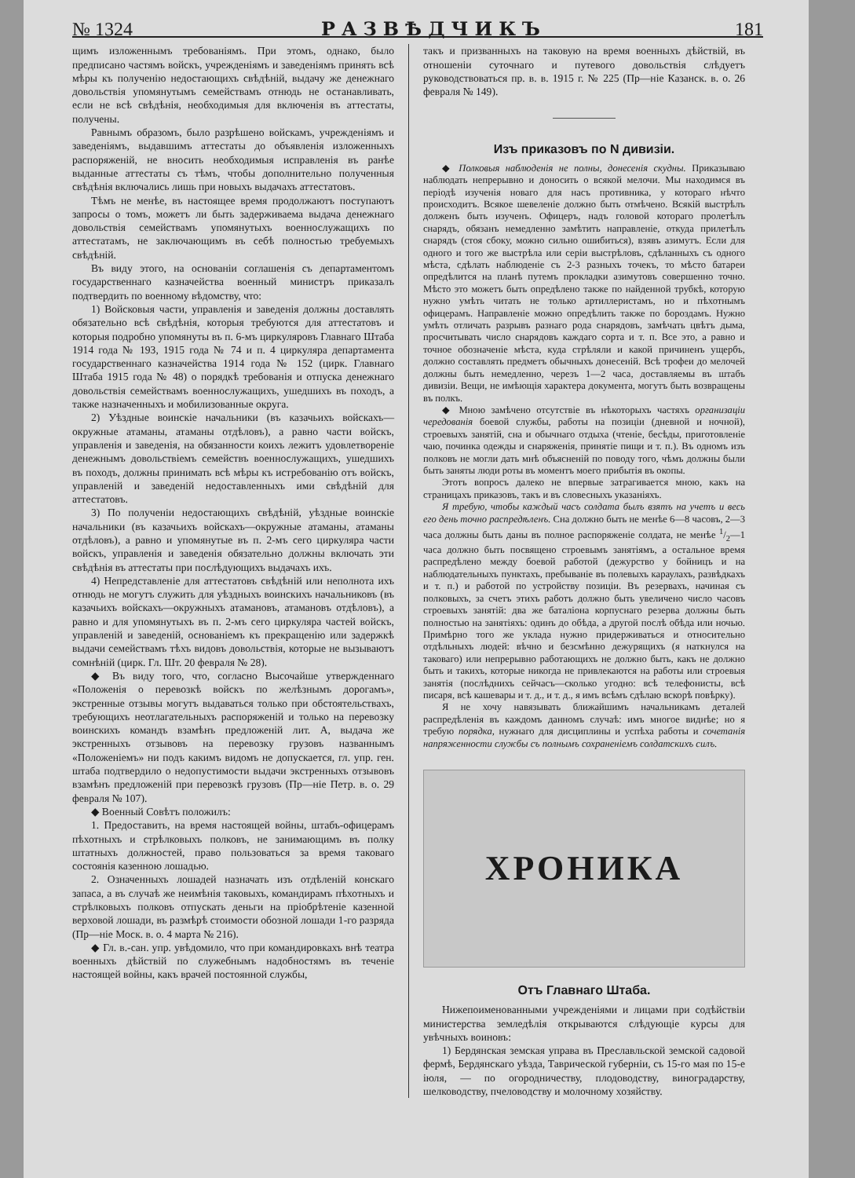№ 1324 РАЗВѢДЧИКЪ 181
щимъ изложеннымъ требованiямъ. При этомъ, однако, было предписано частямъ войскъ, учрежденiямъ и заведенiямъ принять всѣ мѣры къ полученiю недостающихъ свѣдѣнiй, выдачу же денежнаго довольствiя упомянутымъ семействамъ отнюдь не останавливать, если не всѣ свѣдѣнiя, необходимыя для включенiя въ аттестаты, получены.
Равнымъ образомъ, было разрѣшено войскамъ, учрежденiямъ и заведенiямъ, выдавшимъ аттестаты до объявленiя изложенныхъ распоряженiй, не вносить необходимыя исправленiя въ ранѣе выданные аттестаты съ тѣмъ, чтобы дополнительно полученныя свѣдѣнiя включались лишь при новыхъ выдачахъ аттестатовъ.
Тѣмъ не менѣе, въ настоящее время продолжаютъ поступаютъ запросы о томъ, можетъ ли быть задерживаема выдача денежнаго довольствiя семействамъ упомянутыхъ военнослужащихъ по аттестатамъ, не заключающимъ въ себѣ полностью требуемыхъ свѣдѣнiй.
Въ виду этого, на основанiи соглашенiя съ департаментомъ государственнаго казначейства военный министръ приказалъ подтвердить по военному вѣдомству, что:
1) Войсковыя части, управленiя и заведенiя должны доставлять обязательно всѣ свѣдѣнiя, которыя требуются для аттестатовъ и которыя подробно упомянуты въ п. 6-мъ циркуляровъ Главнаго Штаба 1914 года № 193, 1915 года № 74 и п. 4 циркуляра департамента государственнаго казначейства 1914 года № 152 (цирк. Главнаго Штаба 1915 года № 48) о порядкѣ требованiя и отпуска денежнаго довольствiя семействамъ военнослужащихъ, ушедшихъ въ походъ, а также назначенныхъ и мобилизованные округа.
2) Уѣздные воинскiе начальники (въ казачьихъ войскахъ—окружные атаманы, атаманы отдѣловъ), а равно части войскъ, управленiя и заведенiя, на обязанности коихъ лежитъ удовлетворенiе денежнымъ довольствiемъ семействъ военнослужащихъ, ушедшихъ въ походъ, должны принимать всѣ мѣры къ истребованiю отъ войскъ, управленiй и заведенiй недоставленныхъ ими свѣдѣнiй для аттестатовъ.
3) По полученiи недостающихъ свѣдѣнiй, уѣздные воинскiе начальники (въ казачьихъ войскахъ—окружные атаманы, атаманы отдѣловъ), а равно и упомянутые въ п. 2-мъ сего циркуляра части войскъ, управленiя и заведенiя обязательно должны включать эти свѣдѣнiя въ аттестаты при послѣдующихъ выдачахъ ихъ.
4) Непредставленiе для аттестатовъ свѣдѣнiй или неполнота ихъ отнюдь не могутъ служить для уѣздныхъ воинскихъ начальниковъ (въ казачьихъ войскахъ—окружныхъ атамановъ, атамановъ отдѣловъ), а равно и для упомянутыхъ въ п. 2-мъ сего циркуляра частей войскъ, управленiй и заведенiй, основанiемъ къ прекращенiю или задержкѣ выдачи семействамъ тѣхъ видовъ довольствiя, которые не вызываютъ сомнѣнiй (цирк. Гл. Шт. 20 февраля № 28).
◆ Въ виду того, что, согласно Высочайше утвержденнаго «Положенiя о перевозкѣ войскъ по желѣзнымъ дорогамъ», экстренные отзывы могутъ выдаваться только при обстоятельствахъ, требующихъ неотлагательныхъ распоряженiй и только на перевозку воинскихъ командъ взамѣнъ предложенiй лит. А, выдача же экстренныхъ отзывовъ на перевозку грузовъ названнымъ «Положенiемъ» ни подъ какимъ видомъ не допускается, гл. упр. ген. штаба подтвердило о недопустимости выдачи экстренныхъ отзывовъ взамѣнъ предложенiй при перевозкѣ грузовъ (Пр—нiе Петр. в. о. 29 февраля № 107).
◆ Военный Совѣтъ положилъ:
1. Предоставить, на время настоящей войны, штабъ-офицерамъ пѣхотныхъ и стрѣлковыхъ полковъ, не занимающимъ въ полку штатныхъ должностей, право пользоваться за время таковаго состоянiя казенною лошадью.
2. Означенныхъ лошадей назначать изъ отдѣленiй конскаго запаса, а въ случаѣ же неимѣнiя таковыхъ, командирамъ пѣхотныхъ и стрѣлковыхъ полковъ отпускать деньги на прiобрѣтенiе казенной верховой лошади, въ размѣрѣ стоимости обозной лошади 1-го разряда (Пр—нiе Моск. в. о. 4 марта № 216).
◆ Гл. в.-сан. упр. увѣдомило, что при командировкахъ внѣ театра военныхъ дѣйствiй по служебнымъ надобностямъ въ теченiе настоящей войны, какъ врачей постоянной службы,
такъ и призванныхъ на таковую на время военныхъ дѣйствiй, въ отношенiи суточнаго и путевого довольствiя слѣдуетъ руководствоваться пр. в. в. 1915 г. № 225 (Пр—нiе Казанск. в. о. 26 февраля № 149).
Изъ приказовъ по N дивизiи.
◆ Полковыя наблюденiя не полны, донесенiя скудны. Приказываю наблюдать непрерывно и доносить о всякой мелочи. Мы находимся въ перiодѣ изученiя новаго для насъ противника, у котораго нѣчто происходитъ. Всякое шевеленiе должно быть отмѣчено. Всякiй выстрѣлъ долженъ быть изученъ. Офицеръ, надъ головой котораго пролетѣлъ снарядъ, обязанъ немедленно замѣтить направленiе, откуда прилетѣлъ снарядъ (стоя сбоку, можно сильно ошибиться), взявъ азимутъ. Если для одного и того же выстрѣла или серiи выстрѣловъ, сдѣланныхъ съ одного мѣста, сдѣлать наблюденiе съ 2-3 разныхъ точекъ, то мѣсто батареи опредѣлится на планѣ путемъ прокладки азимутовъ совершенно точно. Мѣсто это можетъ быть опредѣлено также по найденной трубкѣ, которую нужно умѣть читать не только артиллеристамъ, но и пѣхотнымъ офицерамъ. Направленiе можно опредѣлить также по бороздамъ. Нужно умѣть отличать разрывъ разнаго рода снарядовъ, замѣчать цвѣтъ дыма, просчитывать число снарядовъ каждаго сорта и т. п. Все это, а равно и точное обозначенiе мѣста, куда стрѣляли и какой причиненъ ущербъ, должно составлять предметъ обычныхъ донесенiй. Всѣ трофеи до мелочей должны быть немедленно, черезъ 1—2 часа, доставляемы въ штабъ дивизiи. Вещи, не имѣющiя характера документа, могутъ быть возвращены въ полкъ.
◆ Мною замѣчено отсутствiе въ нѣкоторыхъ частяхъ организацiи чередованiя боевой службы, работы на позицiи (дневной и ночной), строевыхъ занятiй, сна и обычнаго отдыха (чтенiе, бесѣды, приготовленiе чаю, починка одежды и снаряженiя, принятiе пищи и т. п.). Въ одномъ изъ полковъ не могли дать мнѣ объясненiй по поводу того, чѣмъ должны были быть заняты люди роты въ моментъ моего прибытiя въ окопы.
Этотъ вопросъ далеко не впервые затрагивается мною, какъ на страницахъ приказовъ, такъ и въ словесныхъ указанiяхъ.
Я требую, чтобы каждый часъ солдата былъ взятъ на учетъ и весь его день точно распредѣленъ. Сна должно быть не менѣе 6—8 часовъ, 2—3 часа должны быть даны въ полное распоряженiе солдата, не менѣе 1/2—1 часа должно быть посвящено строевымъ занятiямъ, а остальное время распредѣлено между боевой работой (дежурство у бойницъ и на наблюдательныхъ пунктахъ, пребыванiе въ полевыхъ караулахъ, развѣдкахъ и т. п.) и работой по устройству позицiи. Въ резервахъ, начиная съ полковыхъ, за счетъ этихъ работъ должно быть увеличено число часовъ строевыхъ занятiй: два же баталiона корпуснаго резерва должны быть полностью на занятiяхъ: одинъ до обѣда, а другой послѣ обѣда или ночью. Примѣрно того же уклада нужно придерживаться и относительно отдѣльныхъ людей: вѣчно и безсмѣнно дежурящихъ (я наткнулся на таковаго) или непрерывно работающихъ не должно быть, какъ не должно быть и такихъ, которые никогда не привлекаются на работы или строевыя занятiя (послѣднихъ сейчасъ—сколько угодно: всѣ телефонисты, всѣ писаря, всѣ кашевары и т. д., и т. д., я имъ всѣмъ сдѣлаю вскорѣ повѣрку).
Я не хочу навязывать ближайшимъ начальникамъ деталей распредѣленiя въ каждомъ данномъ случаѣ: имъ многое виднѣе; но я требую порядка, нужнаго для дисциплины и успѣха работы и сочетанiя напряженности службы съ полнымъ сохраненiемъ солдатскихъ силъ.
ХРОНИКА
Отъ Главнаго Штаба.
Нижепоименованными учрежденiями и лицами при содѣйствiи министерства земледѣлiя открываются слѣдующiе курсы для увѣчныхъ воиновъ:
1) Бердянская земская управа въ Преславльской земской садовой фермѣ, Бердянскаго уѣзда, Таврической губернiи, съ 15-го мая по 15-е iюля, — по огородничеству, плодоводству, виноградарству, шелководству, пчеловодству и молочному хозяйству.